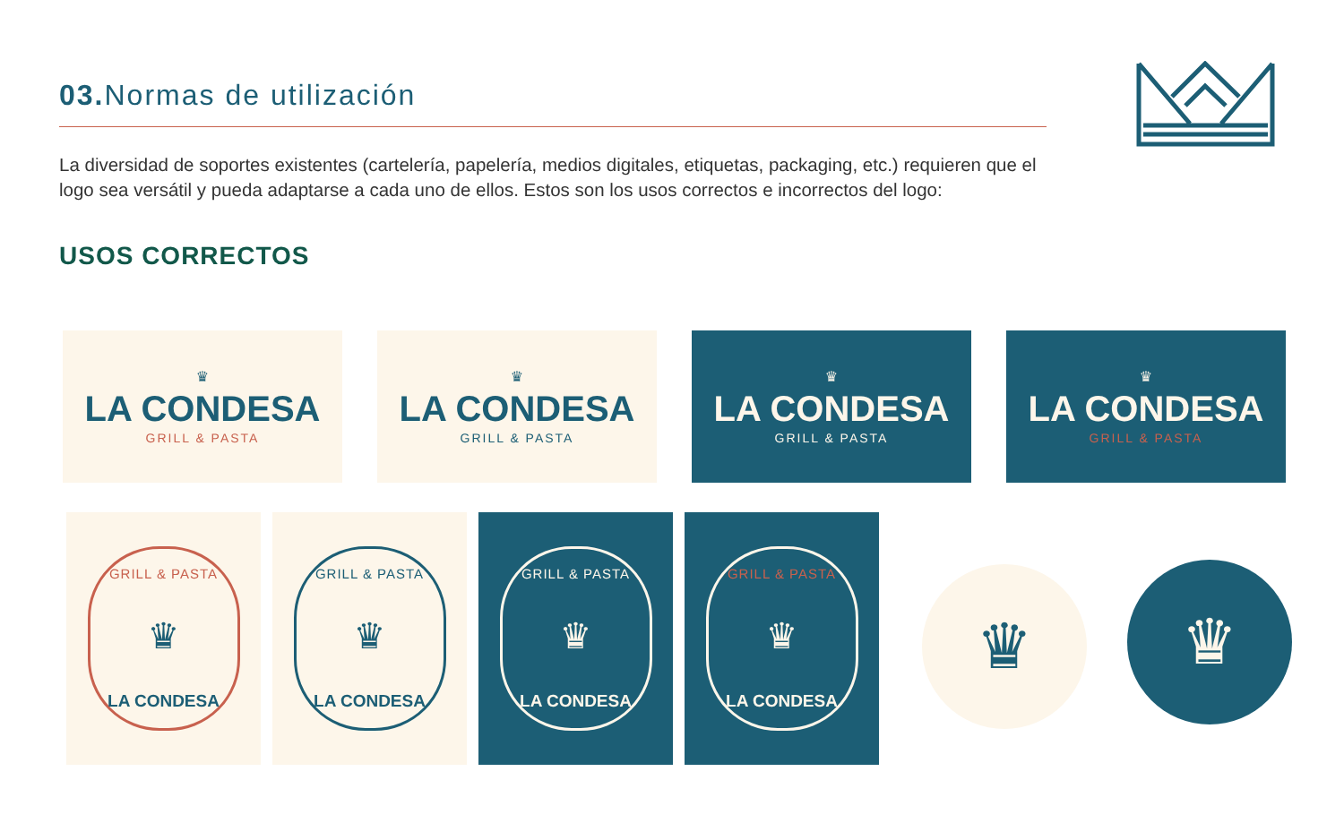03. Normas de utilización
La diversidad de soportes existentes (cartelería, papelería, medios digitales, etiquetas, packaging, etc.) requieren que el logo sea versátil y pueda adaptarse a cada uno de ellos. Estos son los usos correctos e incorrectos del logo:
USOS CORRECTOS
♛
LA CONDESA
GRILL & PASTA
♛
LA CONDESA
GRILL & PASTA
♛
LA CONDESA
GRILL & PASTA
♛
LA CONDESA
GRILL & PASTA
GRILL & PASTA
♛
LA CONDESA
GRILL & PASTA
♛
LA CONDESA
GRILL & PASTA
♛
LA CONDESA
GRILL & PASTA
♛
LA CONDESA
♛
♛